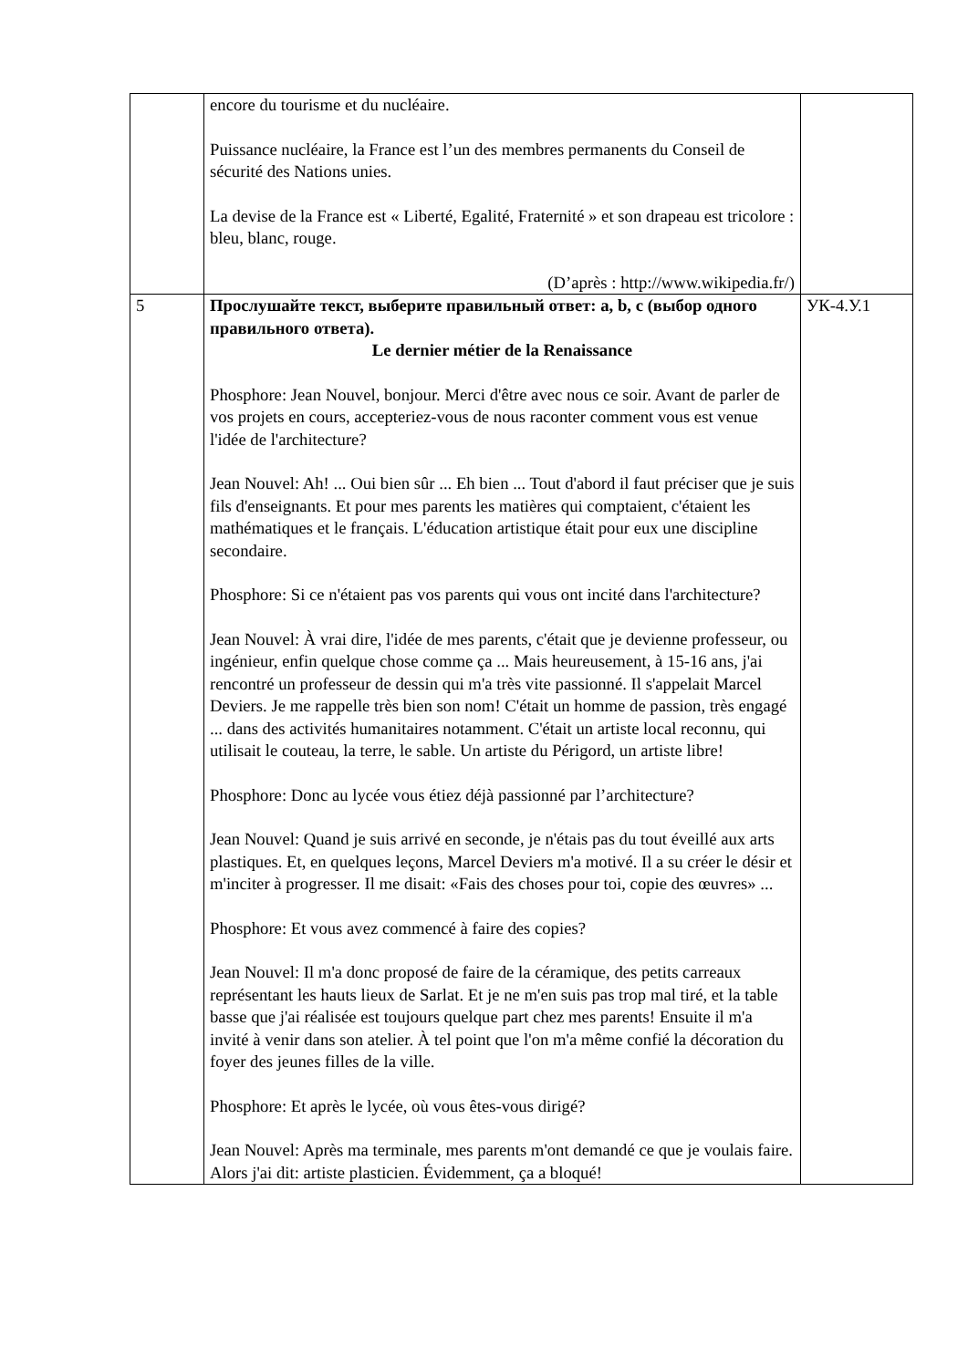| | encore du tourisme et du nucléaire. Puissance nucléaire, la France est l’un des membres permanents du Conseil de sécurité des Nations unies. La devise de la France est « Liberté, Egalité, Fraternité » et son drapeau est tricolore : bleu, blanc, rouge. (D’après : http://www.wikipedia.fr/) | |
| 5 | Прослушайте текст, выберите правильный ответ: a, b, c (выбор одного правильного ответа). Le dernier métier de la Renaissance Phosphore: Jean Nouvel, bonjour. Merci d'être avec nous ce soir. Avant de parler de vos projets en cours, accepteriez-vous de nous raconter comment vous est venue l'idée de l'architecture? Jean Nouvel: Ah! ... Oui bien sûr ... Eh bien ... Tout d'abord il faut préciser que je suis fils d'enseignants. Et pour mes parents les matières qui comptaient, c'étaient les mathématiques et le français. L'éducation artistique était pour eux une discipline secondaire. Phosphore: Si ce n'étaient pas vos parents qui vous ont incité dans l'architecture? Jean Nouvel: À vrai dire, l'idée de mes parents, c'était que je devienne professeur, ou ingénieur, enfin quelque chose comme ça ... Mais heureusement, à 15-16 ans, j'ai rencontré un professeur de dessin qui m'a très vite passionné. Il s'appelait Marcel Deviers. Je me rappelle très bien son nom! C'était un homme de passion, très engagé ... dans des activités humanitaires notamment. C'était un artiste local reconnu, qui utilisait le couteau, la terre, le sable. Un artiste du Périgord, un artiste libre! Phosphore: Donc au lycée vous étiez déjà passionné par l’architecture? Jean Nouvel: Quand je suis arrivé en seconde, je n'étais pas du tout éveillé aux arts plastiques. Et, en quelques leçons, Marcel Deviers m'a motivé. Il a su créer le désir et m'inciter à progresser. Il me disait: «Fais des choses pour toi, copie des œuvres» ... Phosphore: Et vous avez commencé à faire des copies? Jean Nouvel: Il m'a donc proposé de faire de la céramique, des petits carreaux représentant les hauts lieux de Sarlat. Et je ne m'en suis pas trop mal tiré, et la table basse que j'ai réalisée est toujours quelque part chez mes parents! Ensuite il m'a invité à venir dans son atelier. À tel point que l'on m'a même confié la décoration du foyer des jeunes filles de la ville. Phosphore: Et après le lycée, où vous êtes-vous dirigé? Jean Nouvel: Après ma terminale, mes parents m'ont demandé ce que je voulais faire. Alors j'ai dit: artiste plasticien. Évidemment, ça a bloqué! | УК-4.У.1 |